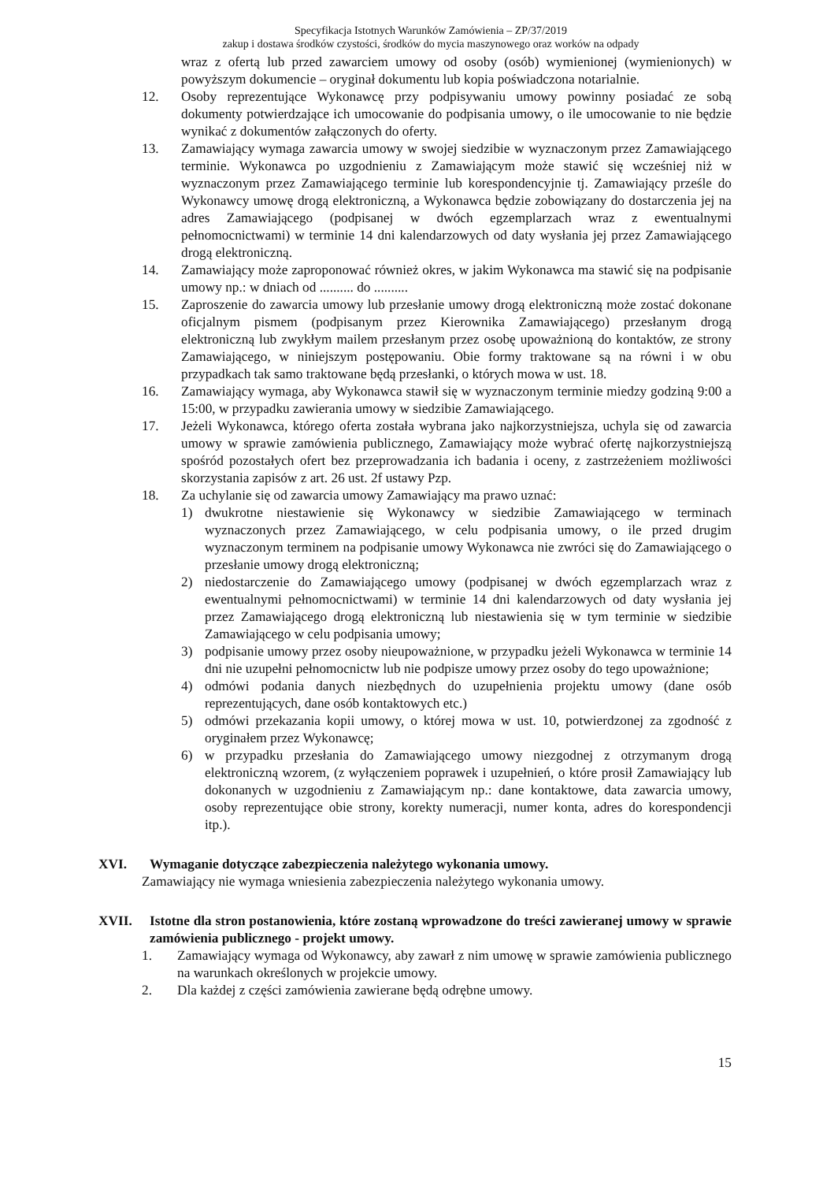Specyfikacja Istotnych Warunków Zamówienia – ZP/37/2019
zakup i dostawa środków czystości, środków do mycia maszynowego oraz worków na odpady
wraz z ofertą lub przed zawarciem umowy od osoby (osób) wymienionej (wymienionych) w powyższym dokumencie – oryginał dokumentu lub kopia poświadczona notarialnie.
12. Osoby reprezentujące Wykonawcę przy podpisywaniu umowy powinny posiadać ze sobą dokumenty potwierdzające ich umocowanie do podpisania umowy, o ile umocowanie to nie będzie wynikać z dokumentów załączonych do oferty.
13. Zamawiający wymaga zawarcia umowy w swojej siedzibie w wyznaczonym przez Zamawiającego terminie. Wykonawca po uzgodnieniu z Zamawiającym może stawić się wcześniej niż w wyznaczonym przez Zamawiającego terminie lub korespondencyjnie tj. Zamawiający prześle do Wykonawcy umowę drogą elektroniczną, a Wykonawca będzie zobowiązany do dostarczenia jej na adres Zamawiającego (podpisanej w dwóch egzemplarzach wraz z ewentualnymi pełnomocnictwami) w terminie 14 dni kalendarzowych od daty wysłania jej przez Zamawiającego drogą elektroniczną.
14. Zamawiający może zaproponować również okres, w jakim Wykonawca ma stawić się na podpisanie umowy np.: w dniach od .......... do ..........
15. Zaproszenie do zawarcia umowy lub przesłanie umowy drogą elektroniczną może zostać dokonane oficjalnym pismem (podpisanym przez Kierownika Zamawiającego) przesłanym drogą elektroniczną lub zwykłym mailem przesłanym przez osobę upoważnioną do kontaktów, ze strony Zamawiającego, w niniejszym postępowaniu. Obie formy traktowane są na równi i w obu przypadkach tak samo traktowane będą przesłanki, o których mowa w ust. 18.
16. Zamawiający wymaga, aby Wykonawca stawił się w wyznaczonym terminie miedzy godziną 9:00 a 15:00, w przypadku zawierania umowy w siedzibie Zamawiającego.
17. Jeżeli Wykonawca, którego oferta została wybrana jako najkorzystniejsza, uchyla się od zawarcia umowy w sprawie zamówienia publicznego, Zamawiający może wybrać ofertę najkorzystniejszą spośród pozostałych ofert bez przeprowadzania ich badania i oceny, z zastrzeżeniem możliwości skorzystania zapisów z art. 26 ust. 2f ustawy Pzp.
18. Za uchylanie się od zawarcia umowy Zamawiający ma prawo uznać:
1) dwukrotne niestawienie się Wykonawcy w siedzibie Zamawiającego w terminach wyznaczonych przez Zamawiającego, w celu podpisania umowy, o ile przed drugim wyznaczonym terminem na podpisanie umowy Wykonawca nie zwróci się do Zamawiającego o przesłanie umowy drogą elektroniczną;
2) niedostarczenie do Zamawiającego umowy (podpisanej w dwóch egzemplarzach wraz z ewentualnymi pełnomocnictwami) w terminie 14 dni kalendarzowych od daty wysłania jej przez Zamawiającego drogą elektroniczną lub niestawienia się w tym terminie w siedzibie Zamawiającego w celu podpisania umowy;
3) podpisanie umowy przez osoby nieupoważnione, w przypadku jeżeli Wykonawca w terminie 14 dni nie uzupełni pełnomocnictw lub nie podpisze umowy przez osoby do tego upoważnione;
4) odmówi podania danych niezbędnych do uzupełnienia projektu umowy (dane osób reprezentujących, dane osób kontaktowych etc.)
5) odmówi przekazania kopii umowy, o której mowa w ust. 10, potwierdzonej za zgodność z oryginałem przez Wykonawcę;
6) w przypadku przesłania do Zamawiającego umowy niezgodnej z otrzymanym drogą elektroniczną wzorem, (z wyłączeniem poprawek i uzupełnień, o które prosił Zamawiający lub dokonanych w uzgodnieniu z Zamawiającym np.: dane kontaktowe, data zawarcia umowy, osoby reprezentujące obie strony, korekty numeracji, numer konta, adres do korespondencji itp.).
XVI. Wymaganie dotyczące zabezpieczenia należytego wykonania umowy.
Zamawiający nie wymaga wniesienia zabezpieczenia należytego wykonania umowy.
XVII. Istotne dla stron postanowienia, które zostaną wprowadzone do treści zawieranej umowy w sprawie zamówienia publicznego - projekt umowy.
1. Zamawiający wymaga od Wykonawcy, aby zawarł z nim umowę w sprawie zamówienia publicznego na warunkach określonych w projekcie umowy.
2. Dla każdej z części zamówienia zawierane będą odrębne umowy.
15